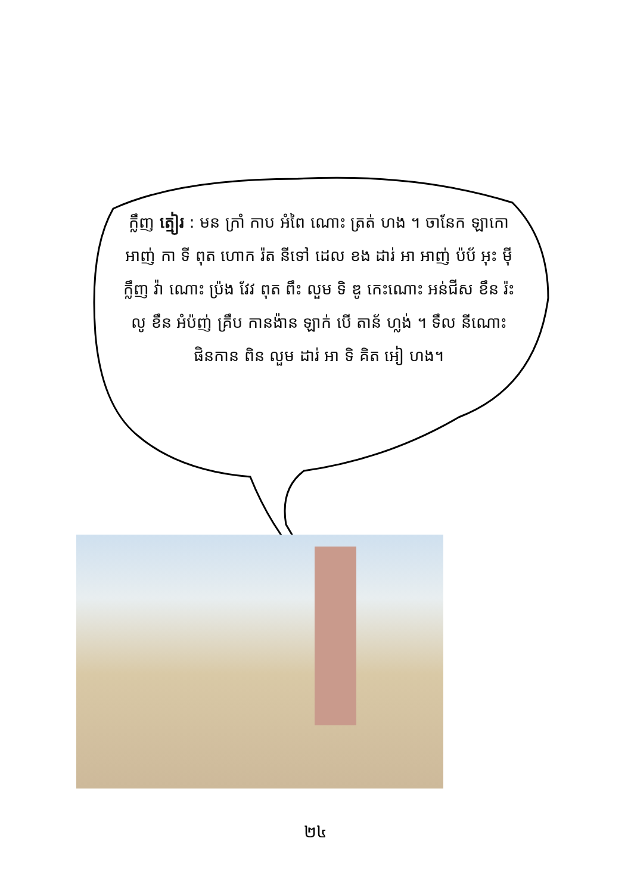ក្លឹញ ត្មៀរ : មន ក្រាំ កាប អំពៃ ណោះ ត្រត់ ហង ។ ចានែក ឡាកោ អាញ់ កា ទី ពុត ហោក រ៉ត នីទៅ ដេល ខង ដារ់ អា អាញ់ ប៉ប័ អុះ ម៉ី ក្លឹញ វ៉ា ណោះ ប្រ៉ង វែវ ពុត ពឹះ លួម ទិ ឌូ កេះណោះ អន់ជីស ខឹន រ៉ះ លូ ខឹន អំប៉ញ់ គ្រឹប កានង៉ាន ឡាក់ បើ តាន័ ហ្លង់ ។ ទឹល នីណោះ ផិនកាន ពិន លួម ដារ់ អា ទិ គិត អៀ ហង។
២៤